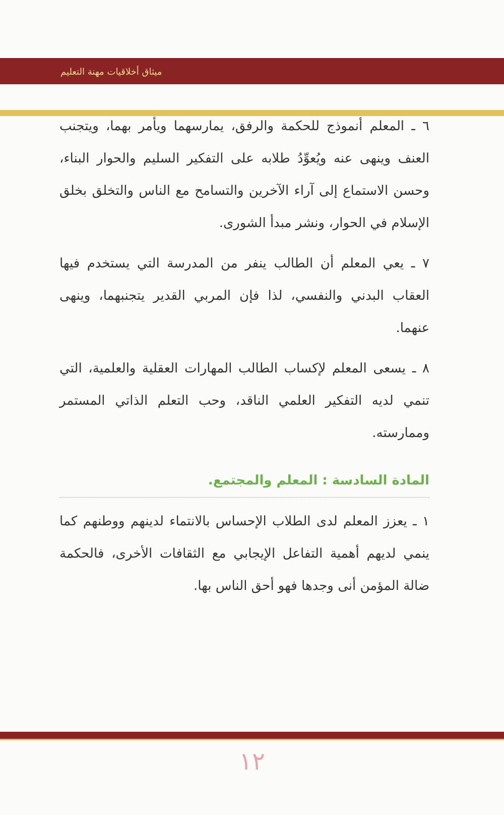ميثاق أخلاقيات مهنة التعليم
٦ ـ المعلم أنموذج للحكمة والرفق، يمارسهما ويأمر بهما، ويتجنب العنف وينهى عنه ويُعوِّدُ طلابه على التفكير السليم والحوار البناء، وحسن الاستماع إلى آراء الآخرين والتسامح مع الناس والتخلق بخلق الإسلام في الحوار، ونشر مبدأ الشورى.
٧ ـ يعي المعلم أن الطالب ينفر من المدرسة التي يستخدم فيها العقاب البدني والنفسي، لذا فإن المربي القدير يتجنبهما، وينهى عنهما.
٨ ـ يسعى المعلم لإكساب الطالب المهارات العقلية والعلمية، التي تنمي لديه التفكير العلمي الناقد، وحب التعلم الذاتي المستمر وممارسته.
المادة السادسة : المعلم والمجتمع.
١ ـ يعزز المعلم لدى الطلاب الإحساس بالانتماء لدينهم ووطنهم كما ينمي لديهم أهمية التفاعل الإيجابي مع الثقافات الأخرى، فالحكمة ضالة المؤمن أنى وجدها فهو أحق الناس بها.
١٢